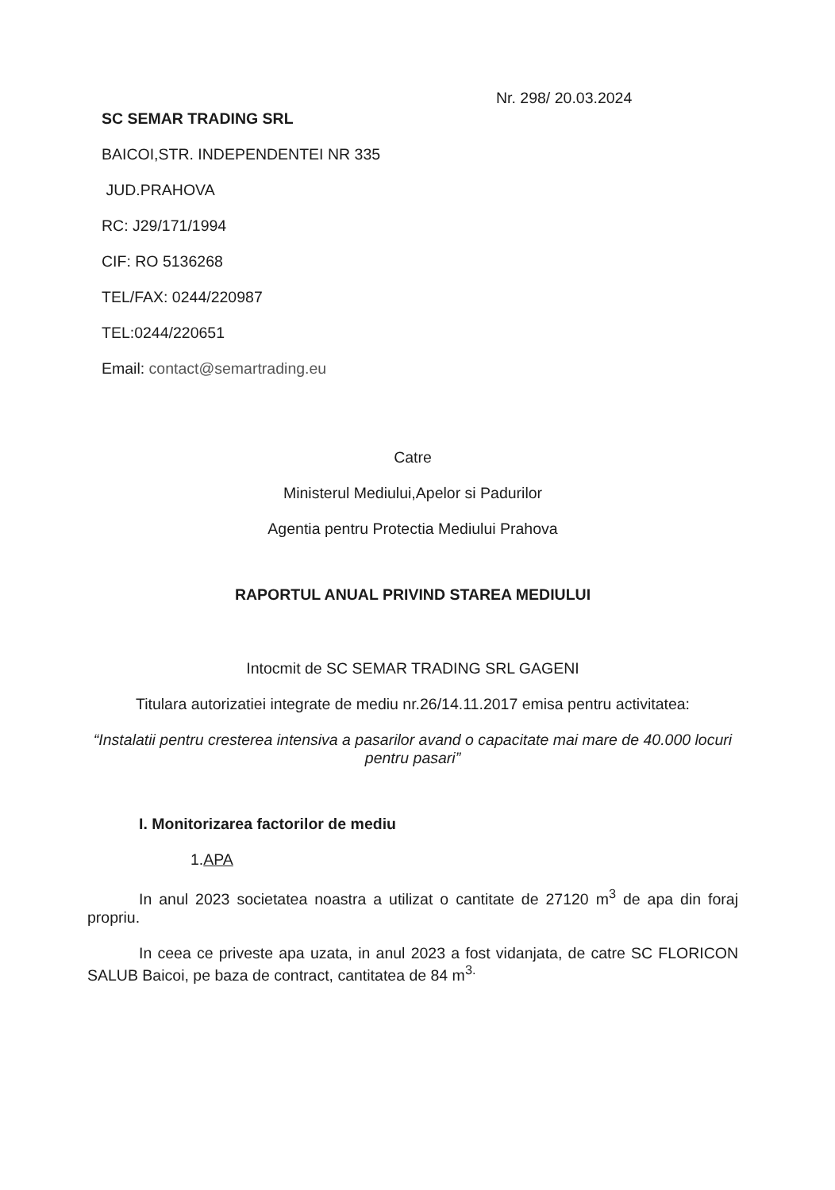Nr. 298/ 20.03.2024
SC SEMAR TRADING SRL
BAICOI,STR. INDEPENDENTEI NR 335
JUD.PRAHOVA
RC: J29/171/1994
CIF: RO 5136268
TEL/FAX: 0244/220987
TEL:0244/220651
Email: contact@semartrading.eu
Catre
Ministerul Mediului,Apelor si Padurilor
Agentia pentru Protectia Mediului Prahova
RAPORTUL ANUAL PRIVIND STAREA MEDIULUI
Intocmit de SC SEMAR TRADING SRL GAGENI
Titulara autorizatiei integrate de mediu nr.26/14.11.2017 emisa pentru activitatea:
“Instalatii pentru cresterea intensiva a pasarilor avand o capacitate mai mare de 40.000 locuri pentru pasari”
I. Monitorizarea factorilor de mediu
1.APA
In anul 2023 societatea noastra a utilizat o cantitate de 27120 m<sup>3</sup> de apa din foraj propriu.
In ceea ce priveste apa uzata, in anul 2023 a fost vidanjata, de catre SC FLORICON SALUB Baicoi, pe baza de contract, cantitatea de 84 m<sup>3.</sup>